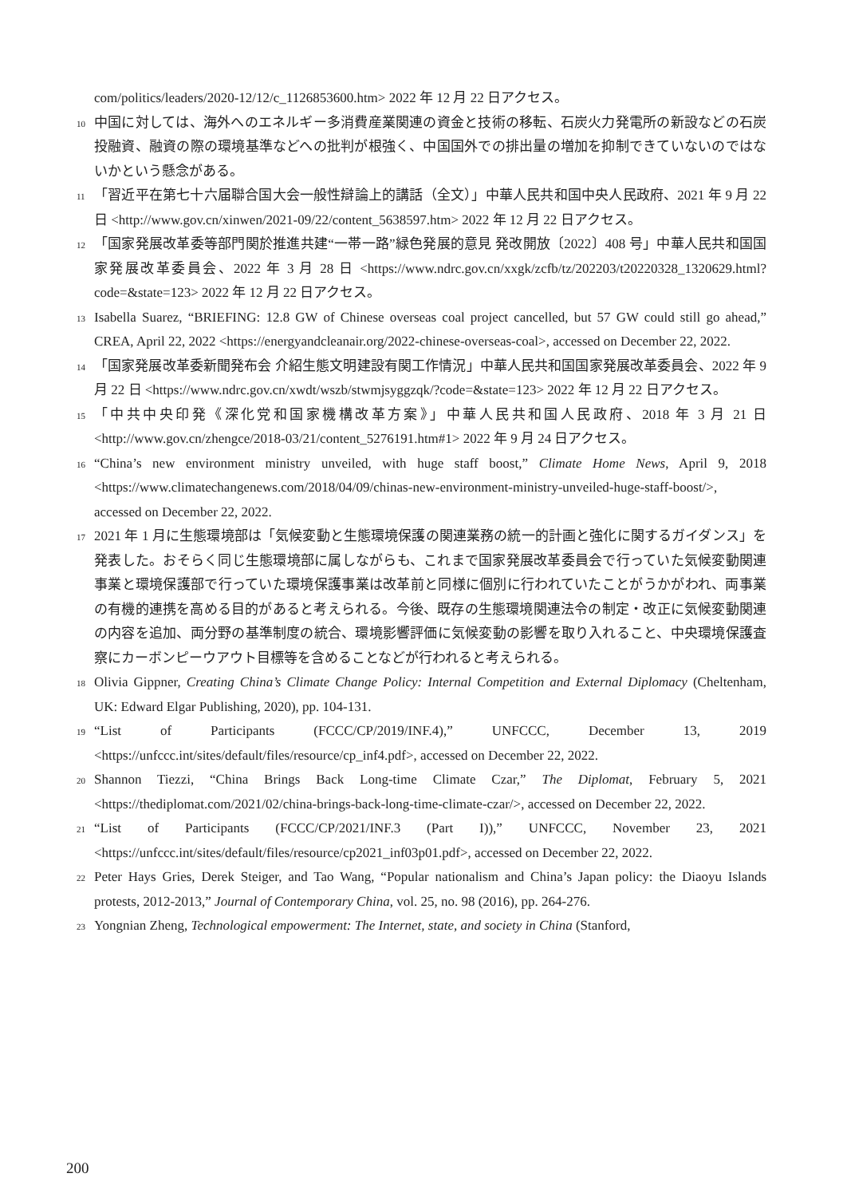com/politics/leaders/2020-12/12/c_1126853600.htm> 2022 年 12 月 22 日アクセス。
10
中国に対しては、海外へのエネルギー多消費産業関連の資金と技術の移転、石炭火力発電所の新設などの石炭投融資、融資の際の環境基準などへの批判が根強く、中国国外での排出量の増加を抑制できていないのではないかという懸念がある。
11
「習近平在第七十六届聯合国大会一般性辯論上的講話（全文）」中華人民共和国中央人民政府、2021 年 9 月 22 日 <http://www.gov.cn/xinwen/2021-09/22/content_5638597.htm> 2022 年 12 月 22 日アクセス。
12
「国家発展改革委等部門関於推進共建“一帯一路”緑色発展的意見 発改開放〔2022〕408 号」中華人民共和国国家発展改革委員会、2022 年 3 月 28 日 <https://www.ndrc.gov.cn/xxgk/zcfb/tz/202203/t20220328_1320629.html?code=&state=123> 2022 年 12 月 22 日アクセス。
13
Isabella Suarez, “BRIEFING: 12.8 GW of Chinese overseas coal project cancelled, but 57 GW could still go ahead,” CREA, April 22, 2022 <https://energyandcleanair.org/2022-chinese-overseas-coal>, accessed on December 22, 2022.
14
「国家発展改革委新聞発布会 介紹生態文明建設有関工作情況」中華人民共和国国家発展改革委員会、2022 年 9 月 22 日 <https://www.ndrc.gov.cn/xwdt/wszb/stwmjsyggzqk/?code=&state=123> 2022 年 12 月 22 日アクセス。
15
「中共中央印発《深化党和国家機構改革方案》」中華人民共和国人民政府、2018 年 3 月 21 日 <http://www.gov.cn/zhengce/2018-03/21/content_5276191.htm#1> 2022 年 9 月 24 日アクセス。
16
“China’s new environment ministry unveiled, with huge staff boost,” Climate Home News, April 9, 2018 <https://www.climatechangenews.com/2018/04/09/chinas-new-environment-ministry-unveiled-huge-staff-boost/>, accessed on December 22, 2022.
17
2021 年 1 月に生態環境部は「気候変動と生態環境保護の関連業務の統一的計画と強化に関するガイダンス」を発表した。おそらく同じ生態環境部に属しながらも、これまで国家発展改革委員会で行っていた気候変動関連事業と環境保護部で行っていた環境保護事業は改革前と同様に個別に行われていたことがうかがわれ、両事業の有機的連携を高める目的があると考えられる。今後、既存の生態環境関連法令の制定・改正に気候変動関連の内容を追加、両分野の基準制度の統合、環境影響評価に気候変動の影響を取り入れること、中央環境保護査察にカーボンピーウアウト目標等を含めることなどが行われると考えられる。
18
Olivia Gippner, Creating China’s Climate Change Policy: Internal Competition and External Diplomacy (Cheltenham, UK: Edward Elgar Publishing, 2020), pp. 104-131.
19
“List of Participants (FCCC/CP/2019/INF.4),” UNFCCC, December 13, 2019 <https://unfccc.int/sites/default/files/resource/cp_inf4.pdf>, accessed on December 22, 2022.
20
Shannon Tiezzi, “China Brings Back Long-time Climate Czar,” The Diplomat, February 5, 2021 <https://thediplomat.com/2021/02/china-brings-back-long-time-climate-czar/>, accessed on December 22, 2022.
21
“List of Participants (FCCC/CP/2021/INF.3 (Part I)),” UNFCCC, November 23, 2021 <https://unfccc.int/sites/default/files/resource/cp2021_inf03p01.pdf>, accessed on December 22, 2022.
22
Peter Hays Gries, Derek Steiger, and Tao Wang, “Popular nationalism and China’s Japan policy: the Diaoyu Islands protests, 2012-2013,” Journal of Contemporary China, vol. 25, no. 98 (2016), pp. 264-276.
23
Yongnian Zheng, Technological empowerment: The Internet, state, and society in China (Stanford,
200